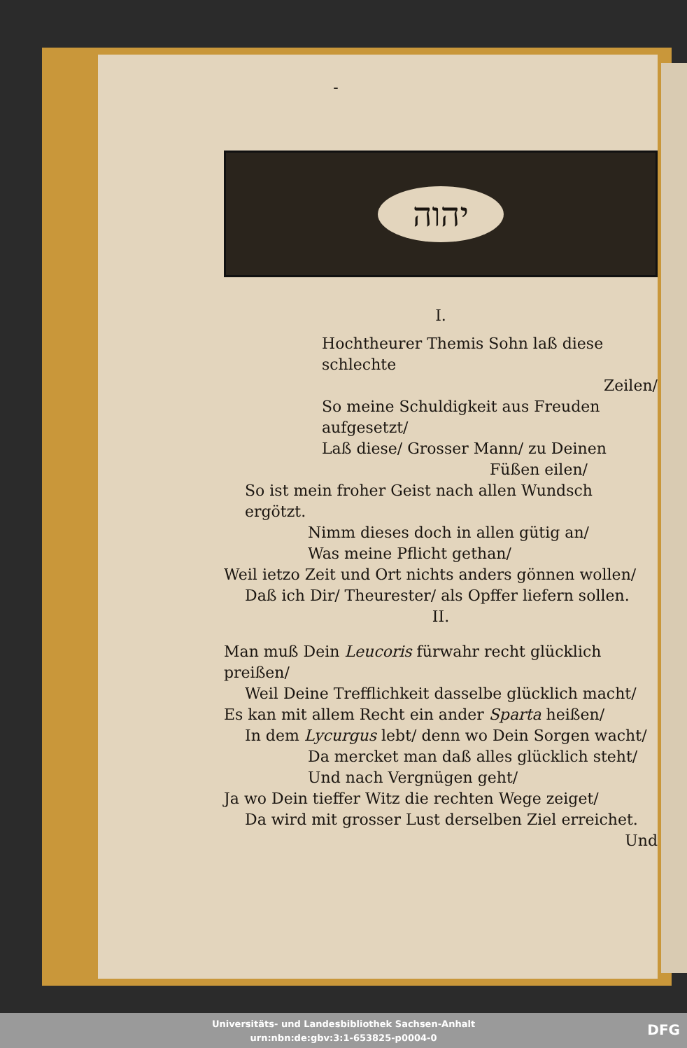-
יהוה
I.
Hochtheurer Themis Sohn laß diese schlechte
Zeilen/
So meine Schuldigkeit aus Freuden aufgesetzt/
Laß diese/ Grosser Mann/ zu Deinen
Füßen eilen/
So ist mein froher Geist nach allen Wundsch ergötzt.
Nimm dieses doch in allen gütig an/
Was meine Pflicht gethan/
Weil ietzo Zeit und Ort nichts anders gönnen wollen/
Daß ich Dir/ Theurester/ als Opffer liefern sollen.
II.
Man muß Dein Leucoris fürwahr recht glücklich preißen/
Weil Deine Trefflichkeit dasselbe glücklich macht/
Es kan mit allem Recht ein ander Sparta heißen/
In dem Lycurgus lebt/ denn wo Dein Sorgen wacht/
Da mercket man daß alles glücklich steht/
Und nach Vergnügen geht/
Ja wo Dein tieffer Witz die rechten Wege zeiget/
Da wird mit grosser Lust derselben Ziel erreichet.
Und
Universitäts- und Landesbibliothek Sachsen-Anhalt
urn:nbn:de:gbv:3:1-653825-p0004-0
DFG